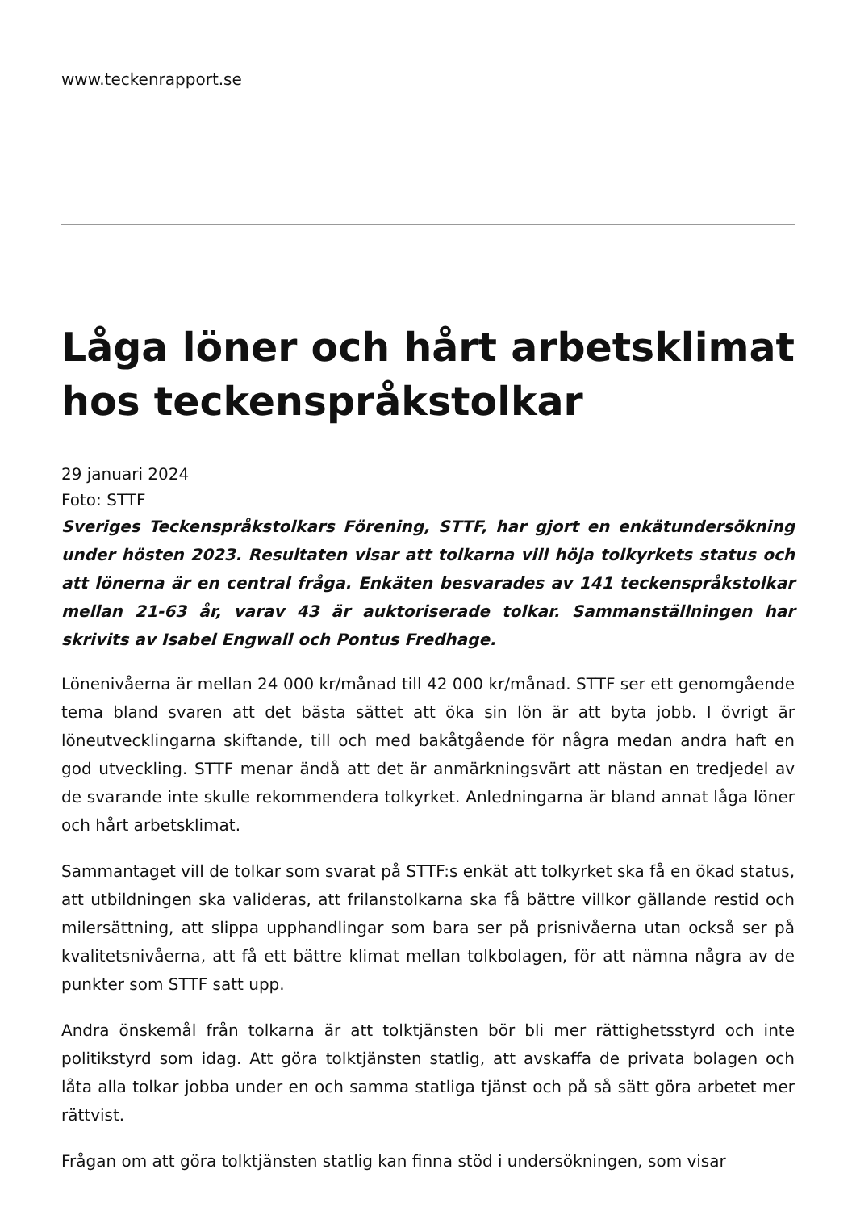www.teckenrapport.se
Låga löner och hårt arbetsklimat hos teckenspråkstolkar
29 januari 2024
Foto: STTF
Sveriges Teckenspråkstolkars Förening, STTF, har gjort en enkätundersökning under hösten 2023. Resultaten visar att tolkarna vill höja tolkyrkets status och att lönerna är en central fråga. Enkäten besvarades av 141 teckenspråkstolkar mellan 21-63 år, varav 43 är auktoriserade tolkar. Sammanställningen har skrivits av Isabel Engwall och Pontus Fredhage.
Lönenivåerna är mellan 24 000 kr/månad till 42 000 kr/månad. STTF ser ett genomgående tema bland svaren att det bästa sättet att öka sin lön är att byta jobb. I övrigt är löneutvecklingarna skiftande, till och med bakåtgående för några medan andra haft en god utveckling. STTF menar ändå att det är anmärkningsvärt att nästan en tredjedel av de svarande inte skulle rekommendera tolkyrket. Anledningarna är bland annat låga löner och hårt arbetsklimat.
Sammantaget vill de tolkar som svarat på STTF:s enkät att tolkyrket ska få en ökad status, att utbildningen ska valideras, att frilanstolkarna ska få bättre villkor gällande restid och milersättning, att slippa upphandlingar som bara ser på prisnivåerna utan också ser på kvalitetsnivåerna, att få ett bättre klimat mellan tolkbolagen, för att nämna några av de punkter som STTF satt upp.
Andra önskemål från tolkarna är att tolktjänsten bör bli mer rättighetsstyrd och inte politikstyrd som idag. Att göra tolktjänsten statlig, att avskaffa de privata bolagen och låta alla tolkar jobba under en och samma statliga tjänst och på så sätt göra arbetet mer rättvist.
Frågan om att göra tolktjänsten statlig kan finna stöd i undersökningen, som visar